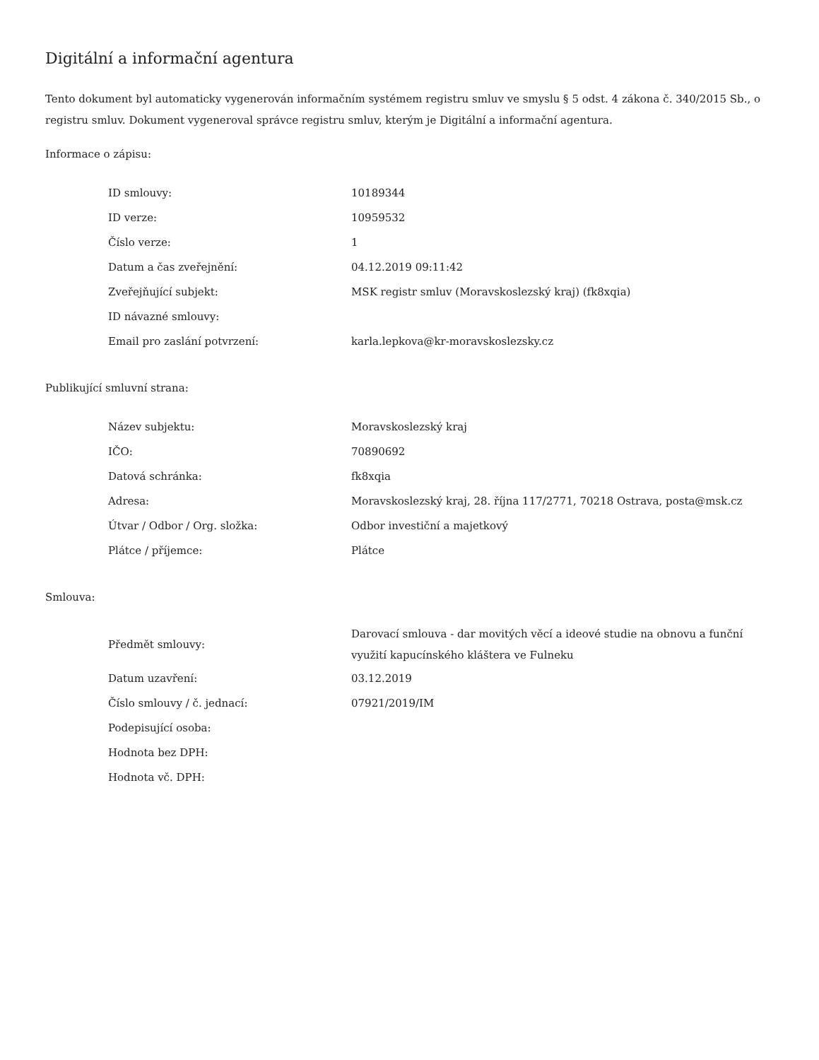Digitální a informační agentura
Tento dokument byl automaticky vygenerován informačním systémem registru smluv ve smyslu § 5 odst. 4 zákona č. 340/2015 Sb., o registru smluv. Dokument vygeneroval správce registru smluv, kterým je Digitální a informační agentura.
Informace o zápisu:
| ID smlouvy: | 10189344 |
| ID verze: | 10959532 |
| Číslo verze: | 1 |
| Datum a čas zveřejnění: | 04.12.2019 09:11:42 |
| Zveřejňující subjekt: | MSK registr smluv (Moravskoslezský kraj) (fk8xqia) |
| ID návazné smlouvy: | |
| Email pro zaslání potvrzení: | karla.lepkova@kr-moravskoslezsky.cz |
Publikující smluvní strana:
| Název subjektu: | Moravskoslezský kraj |
| IČO: | 70890692 |
| Datová schránka: | fk8xqia |
| Adresa: | Moravskoslezský kraj, 28. října 117/2771, 70218 Ostrava, posta@msk.cz |
| Útvar / Odbor / Org. složka: | Odbor investiční a majetkový |
| Plátce / příjemce: | Plátce |
Smlouva:
| Předmět smlouvy: | Darovací smlouva - dar movitých věcí a ideové studie na obnovu a funční využití kapucínského kláštera ve Fulneku |
| Datum uzavření: | 03.12.2019 |
| Číslo smlouvy / č. jednací: | 07921/2019/IM |
| Podepisující osoba: | |
| Hodnota bez DPH: | |
| Hodnota vč. DPH: | |